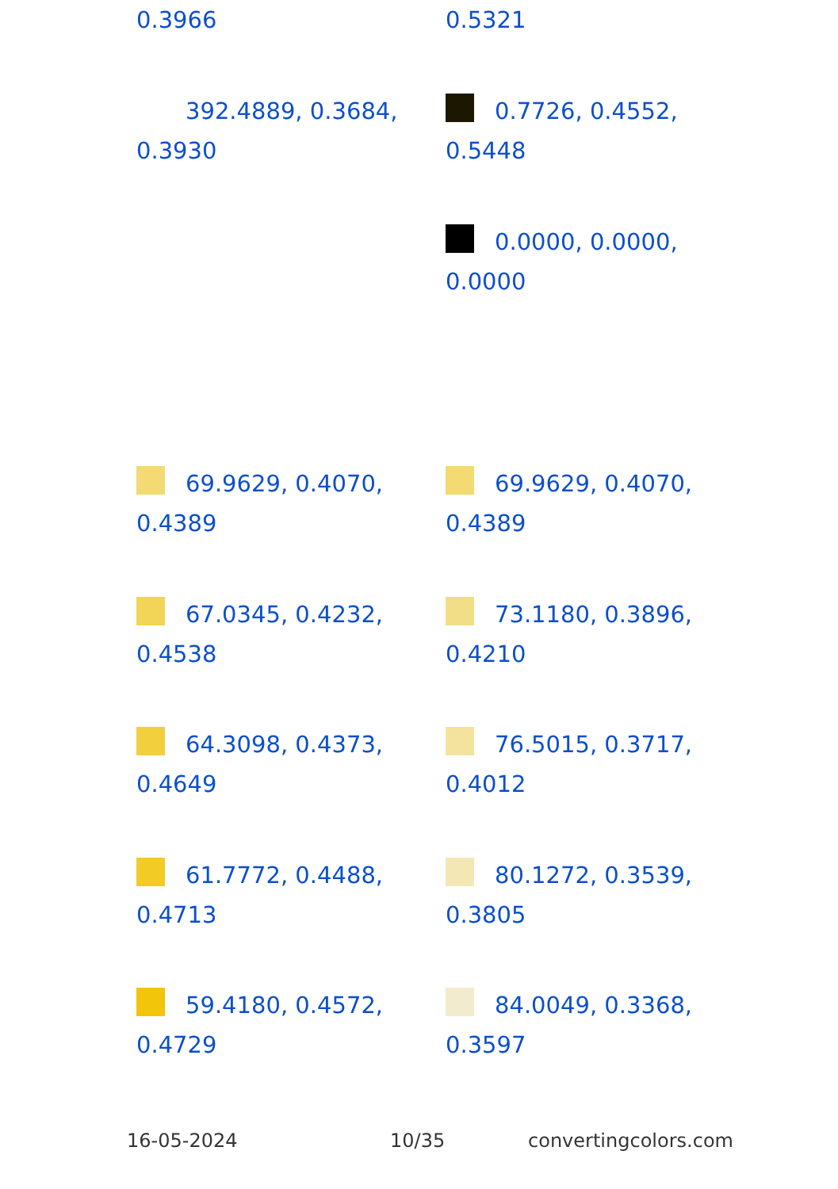0.3966 0.5321
392.4889, 0.3684, 0.3930
0.7726, 0.4552, 0.5448
0.0000, 0.0000, 0.0000
69.9629, 0.4070, 0.4389
69.9629, 0.4070, 0.4389
67.0345, 0.4232, 0.4538
73.1180, 0.3896, 0.4210
64.3098, 0.4373, 0.4649
76.5015, 0.3717, 0.4012
61.7772, 0.4488, 0.4713
80.1272, 0.3539, 0.3805
59.4180, 0.4572, 0.4729
84.0049, 0.3368, 0.3597
16-05-2024 10/35 convertingcolors.com